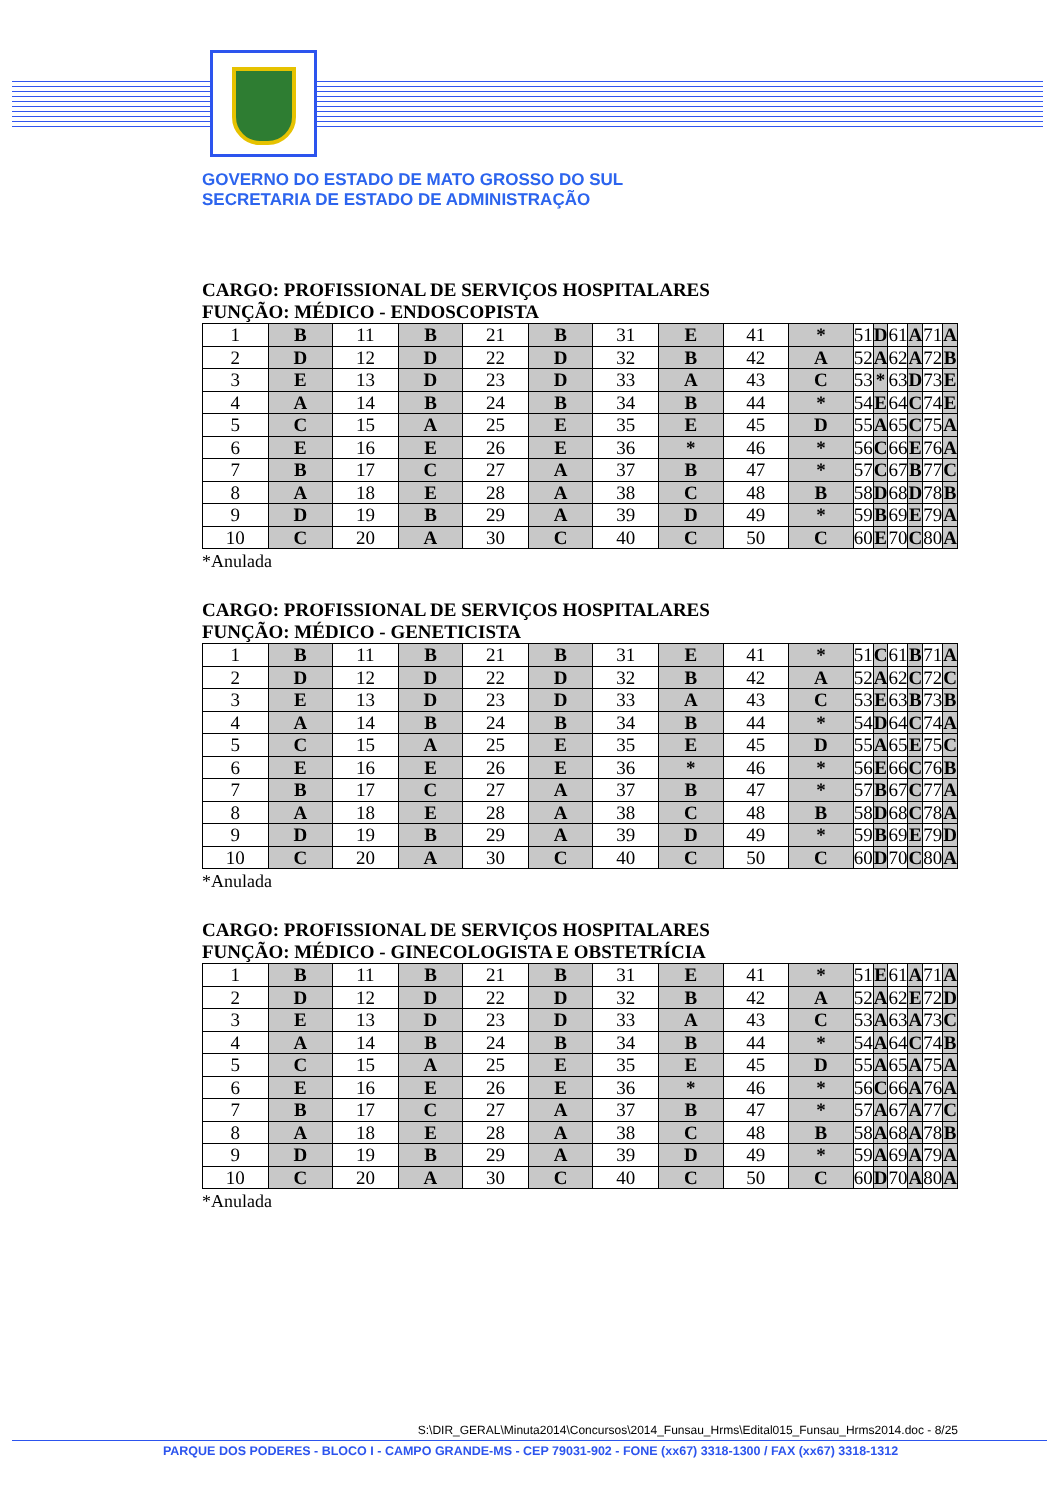GOVERNO DO ESTADO DE MATO GROSSO DO SUL
SECRETARIA DE ESTADO DE ADMINISTRAÇÃO
CARGO: PROFISSIONAL DE SERVIÇOS HOSPITALARES
FUNÇÃO: MÉDICO - ENDOSCOPISTA
| 1 | B | 11 | B | 21 | B | 31 | E | 41 | * | 51 | D | 61 | A | 71 | A |
| 2 | D | 12 | D | 22 | D | 32 | B | 42 | A | 52 | A | 62 | A | 72 | B |
| 3 | E | 13 | D | 23 | D | 33 | A | 43 | C | 53 | * | 63 | D | 73 | E |
| 4 | A | 14 | B | 24 | B | 34 | B | 44 | * | 54 | E | 64 | C | 74 | E |
| 5 | C | 15 | A | 25 | E | 35 | E | 45 | D | 55 | A | 65 | C | 75 | A |
| 6 | E | 16 | E | 26 | E | 36 | * | 46 | * | 56 | C | 66 | E | 76 | A |
| 7 | B | 17 | C | 27 | A | 37 | B | 47 | * | 57 | C | 67 | B | 77 | C |
| 8 | A | 18 | E | 28 | A | 38 | C | 48 | B | 58 | D | 68 | D | 78 | B |
| 9 | D | 19 | B | 29 | A | 39 | D | 49 | * | 59 | B | 69 | E | 79 | A |
| 10 | C | 20 | A | 30 | C | 40 | C | 50 | C | 60 | E | 70 | C | 80 | A |
*Anulada
CARGO: PROFISSIONAL DE SERVIÇOS HOSPITALARES
FUNÇÃO: MÉDICO - GENETICISTA
| 1 | B | 11 | B | 21 | B | 31 | E | 41 | * | 51 | C | 61 | B | 71 | A |
| 2 | D | 12 | D | 22 | D | 32 | B | 42 | A | 52 | A | 62 | C | 72 | C |
| 3 | E | 13 | D | 23 | D | 33 | A | 43 | C | 53 | E | 63 | B | 73 | B |
| 4 | A | 14 | B | 24 | B | 34 | B | 44 | * | 54 | D | 64 | C | 74 | A |
| 5 | C | 15 | A | 25 | E | 35 | E | 45 | D | 55 | A | 65 | E | 75 | C |
| 6 | E | 16 | E | 26 | E | 36 | * | 46 | * | 56 | E | 66 | C | 76 | B |
| 7 | B | 17 | C | 27 | A | 37 | B | 47 | * | 57 | B | 67 | C | 77 | A |
| 8 | A | 18 | E | 28 | A | 38 | C | 48 | B | 58 | D | 68 | C | 78 | A |
| 9 | D | 19 | B | 29 | A | 39 | D | 49 | * | 59 | B | 69 | E | 79 | D |
| 10 | C | 20 | A | 30 | C | 40 | C | 50 | C | 60 | D | 70 | C | 80 | A |
*Anulada
CARGO: PROFISSIONAL DE SERVIÇOS HOSPITALARES
FUNÇÃO: MÉDICO - GINECOLOGISTA E OBSTETRÍCIA
| 1 | B | 11 | B | 21 | B | 31 | E | 41 | * | 51 | E | 61 | A | 71 | A |
| 2 | D | 12 | D | 22 | D | 32 | B | 42 | A | 52 | A | 62 | E | 72 | D |
| 3 | E | 13 | D | 23 | D | 33 | A | 43 | C | 53 | A | 63 | A | 73 | C |
| 4 | A | 14 | B | 24 | B | 34 | B | 44 | * | 54 | A | 64 | C | 74 | B |
| 5 | C | 15 | A | 25 | E | 35 | E | 45 | D | 55 | A | 65 | A | 75 | A |
| 6 | E | 16 | E | 26 | E | 36 | * | 46 | * | 56 | C | 66 | A | 76 | A |
| 7 | B | 17 | C | 27 | A | 37 | B | 47 | * | 57 | A | 67 | A | 77 | C |
| 8 | A | 18 | E | 28 | A | 38 | C | 48 | B | 58 | A | 68 | A | 78 | B |
| 9 | D | 19 | B | 29 | A | 39 | D | 49 | * | 59 | A | 69 | A | 79 | A |
| 10 | C | 20 | A | 30 | C | 40 | C | 50 | C | 60 | D | 70 | A | 80 | A |
*Anulada
S:\DIR_GERAL\Minuta2014\Concursos\2014_Funsau_Hrms\Edital015_Funsau_Hrms2014.doc - 8/25
PARQUE DOS PODERES - BLOCO I - CAMPO GRANDE-MS - CEP 79031-902 - FONE (xx67) 3318-1300 / FAX (xx67) 3318-1312